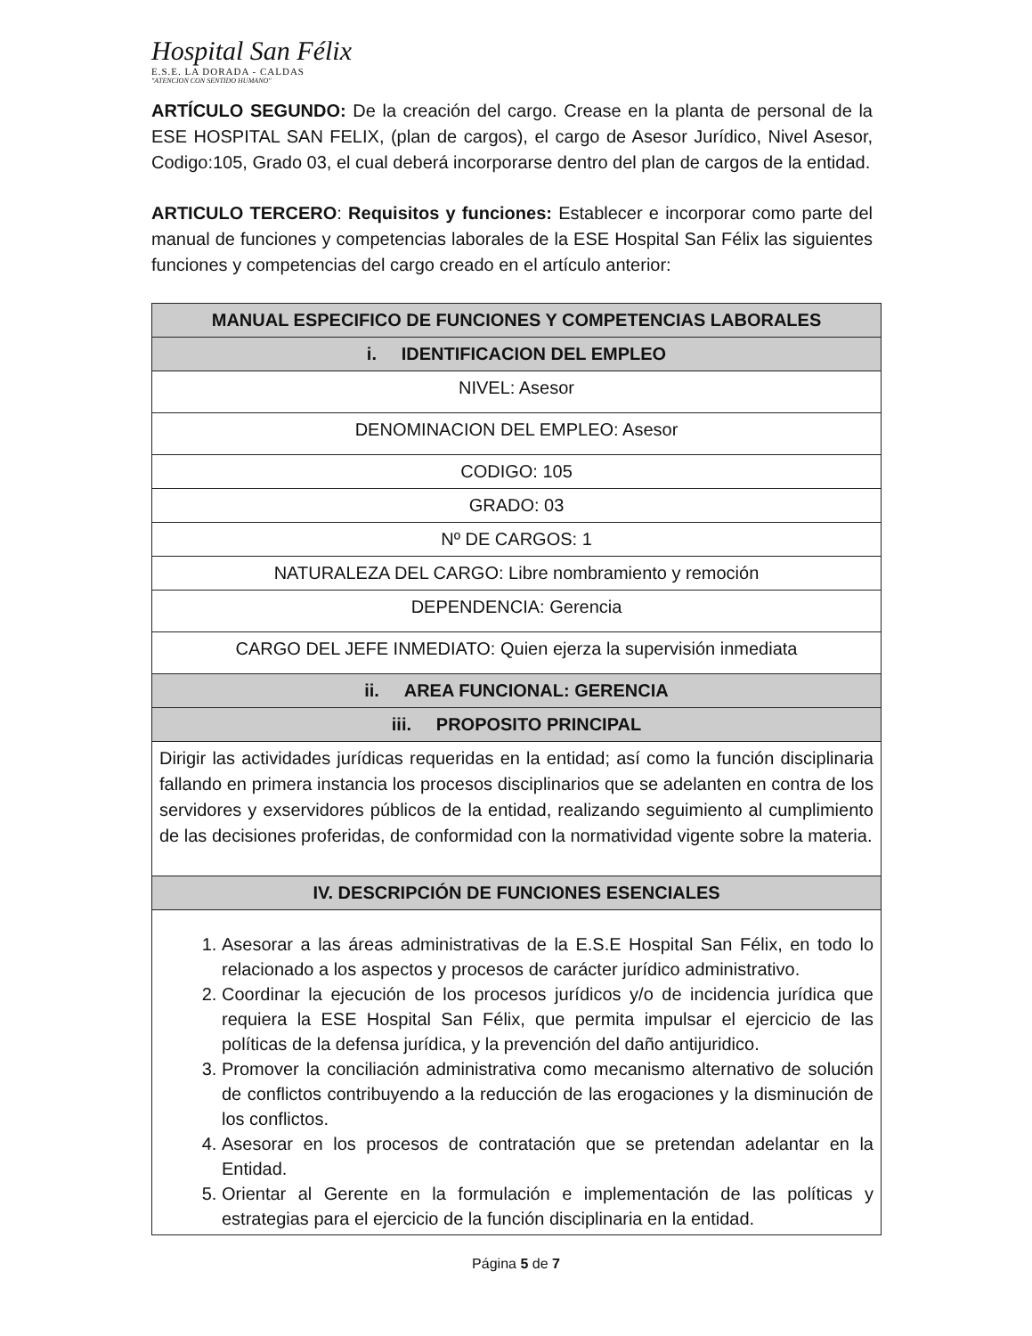Hospital San Félix
E.S.E. LA DORADA - CALDAS
"ATENCION CON SENTIDO HUMANO"
ARTÍCULO SEGUNDO: De la creación del cargo. Crease en la planta de personal de la ESE HOSPITAL SAN FELIX, (plan de cargos), el cargo de Asesor Jurídico, Nivel Asesor, Codigo:105, Grado 03, el cual deberá incorporarse dentro del plan de cargos de la entidad.
ARTICULO TERCERO: Requisitos y funciones: Establecer e incorporar como parte del manual de funciones y competencias laborales de la ESE Hospital San Félix las siguientes funciones y competencias del cargo creado en el artículo anterior:
| MANUAL ESPECIFICO DE FUNCIONES Y COMPETENCIAS LABORALES |
| i. IDENTIFICACION DEL EMPLEO |
| NIVEL: Asesor |
| DENOMINACION DEL EMPLEO: Asesor |
| CODIGO: 105 |
| GRADO: 03 |
| Nº DE CARGOS: 1 |
| NATURALEZA DEL CARGO: Libre nombramiento y remoción |
| DEPENDENCIA: Gerencia |
| CARGO DEL JEFE INMEDIATO: Quien ejerza la supervisión inmediata |
| ii. AREA FUNCIONAL: GERENCIA |
| iii. PROPOSITO PRINCIPAL |
| Dirigir las actividades jurídicas requeridas en la entidad; así como la función disciplinaria fallando en primera instancia los procesos disciplinarios que se adelanten en contra de los servidores y exservidores públicos de la entidad, realizando seguimiento al cumplimiento de las decisiones proferidas, de conformidad con la normatividad vigente sobre la materia. |
| IV. DESCRIPCIÓN DE FUNCIONES ESENCIALES |
| 1. Asesorar a las áreas administrativas de la E.S.E Hospital San Félix, en todo lo relacionado a los aspectos y procesos de carácter jurídico administrativo. 2. Coordinar la ejecución de los procesos jurídicos y/o de incidencia jurídica que requiera la ESE Hospital San Félix, que permita impulsar el ejercicio de las políticas de la defensa jurídica, y la prevención del daño antijuridico. 3. Promover la conciliación administrativa como mecanismo alternativo de solución de conflictos contribuyendo a la reducción de las erogaciones y la disminución de los conflictos. 4. Asesorar en los procesos de contratación que se pretendan adelantar en la Entidad. 5. Orientar al Gerente en la formulación e implementación de las políticas y estrategias para el ejercicio de la función disciplinaria en la entidad. |
Página 5 de 7